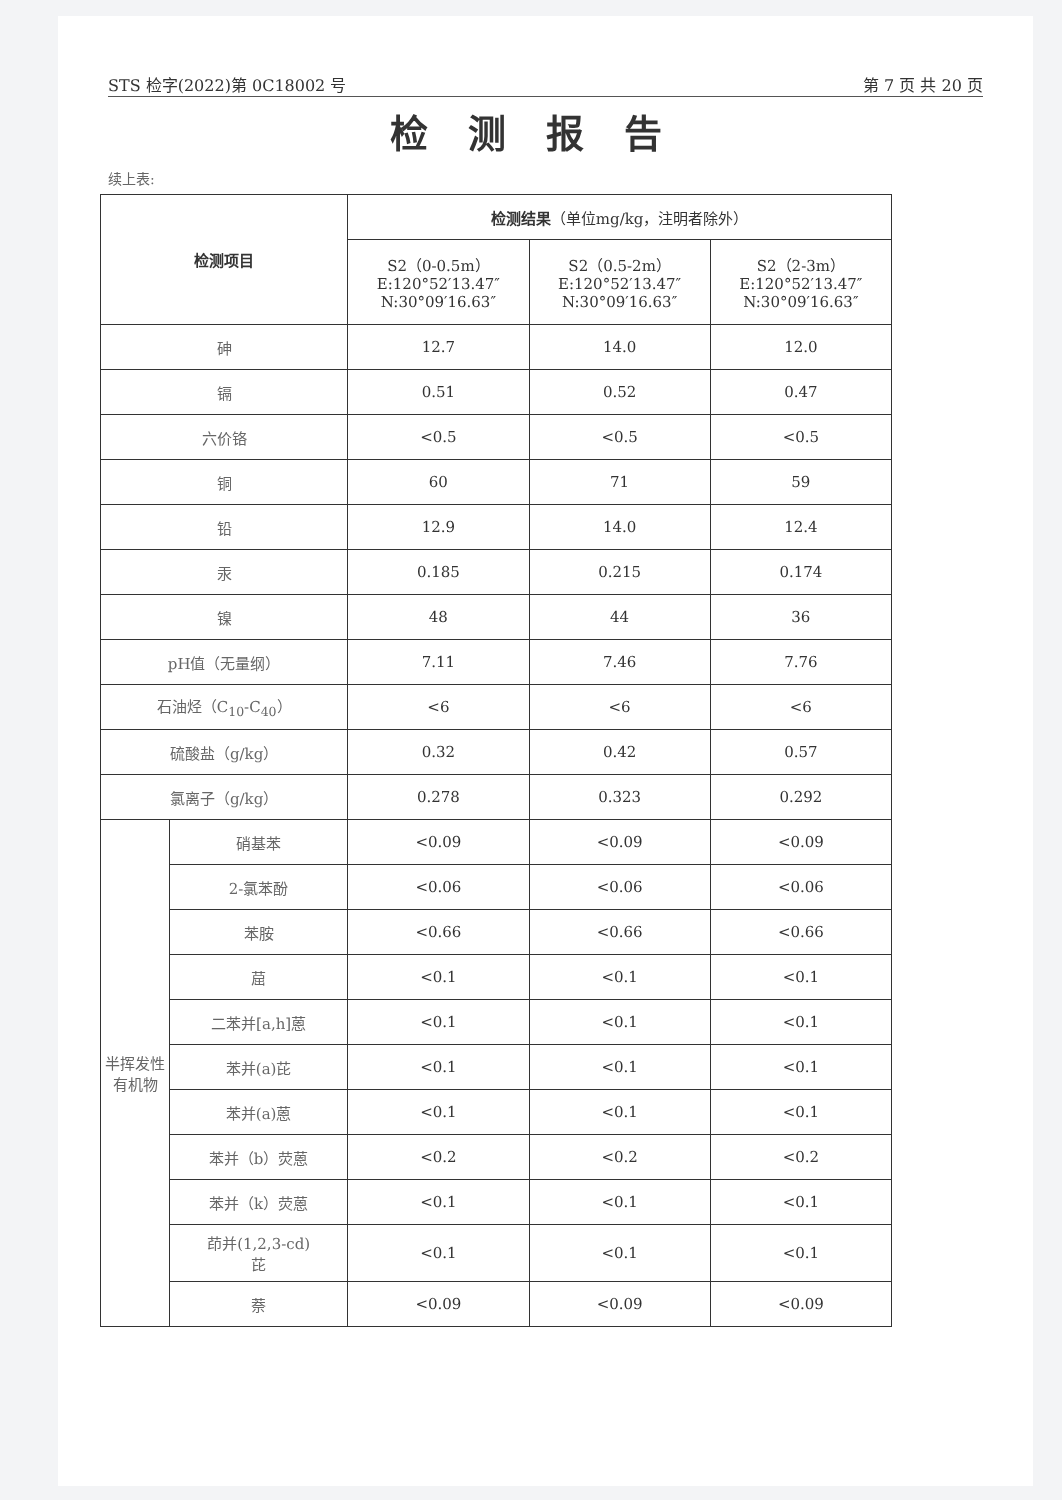STS 检字(2022)第 0C18002 号 第 7 页 共 20 页
检测报告
续上表:
| 检测项目 | | 检测结果 （单位mg/kg，注明者除外） | | |
| --- | --- | --- | --- | --- |
| | | S2（0-0.5m） E:120°52′13.47″ N:30°09′16.63″ | S2（0.5-2m） E:120°52′13.47″ N:30°09′16.63″ | S2（2-3m） E:120°52′13.47″ N:30°09′16.63″ |
| 砷 | | 12.7 | 14.0 | 12.0 |
| 镉 | | 0.51 | 0.52 | 0.47 |
| 六价铬 | | <0.5 | <0.5 | <0.5 |
| 铜 | | 60 | 71 | 59 |
| 铅 | | 12.9 | 14.0 | 12.4 |
| 汞 | | 0.185 | 0.215 | 0.174 |
| 镍 | | 48 | 44 | 36 |
| pH值（无量纲） | | 7.11 | 7.46 | 7.76 |
| 石油烃（C<sub>10</sub>-C<sub>40</sub>） | | <6 | <6 | <6 |
| 硫酸盐（g/kg） | | 0.32 | 0.42 | 0.57 |
| 氯离子（g/kg） | | 0.278 | 0.323 | 0.292 |
| 半挥发性有机物 | 硝基苯 | <0.09 | <0.09 | <0.09 |
| | 2-氯苯酚 | <0.06 | <0.06 | <0.06 |
| | 苯胺 | <0.66 | <0.66 | <0.66 |
| | 䓛 | <0.1 | <0.1 | <0.1 |
| | 二苯并[a,h]蒽 | <0.1 | <0.1 | <0.1 |
| | 苯并(a)芘 | <0.1 | <0.1 | <0.1 |
| | 苯并(a)蒽 | <0.1 | <0.1 | <0.1 |
| | 苯并（b）荧蒽 | <0.2 | <0.2 | <0.2 |
| | 苯并（k）荧蒽 | <0.1 | <0.1 | <0.1 |
| | 茚并(1,2,3-cd) 芘 | <0.1 | <0.1 | <0.1 |
| | 萘 | <0.09 | <0.09 | <0.09 |